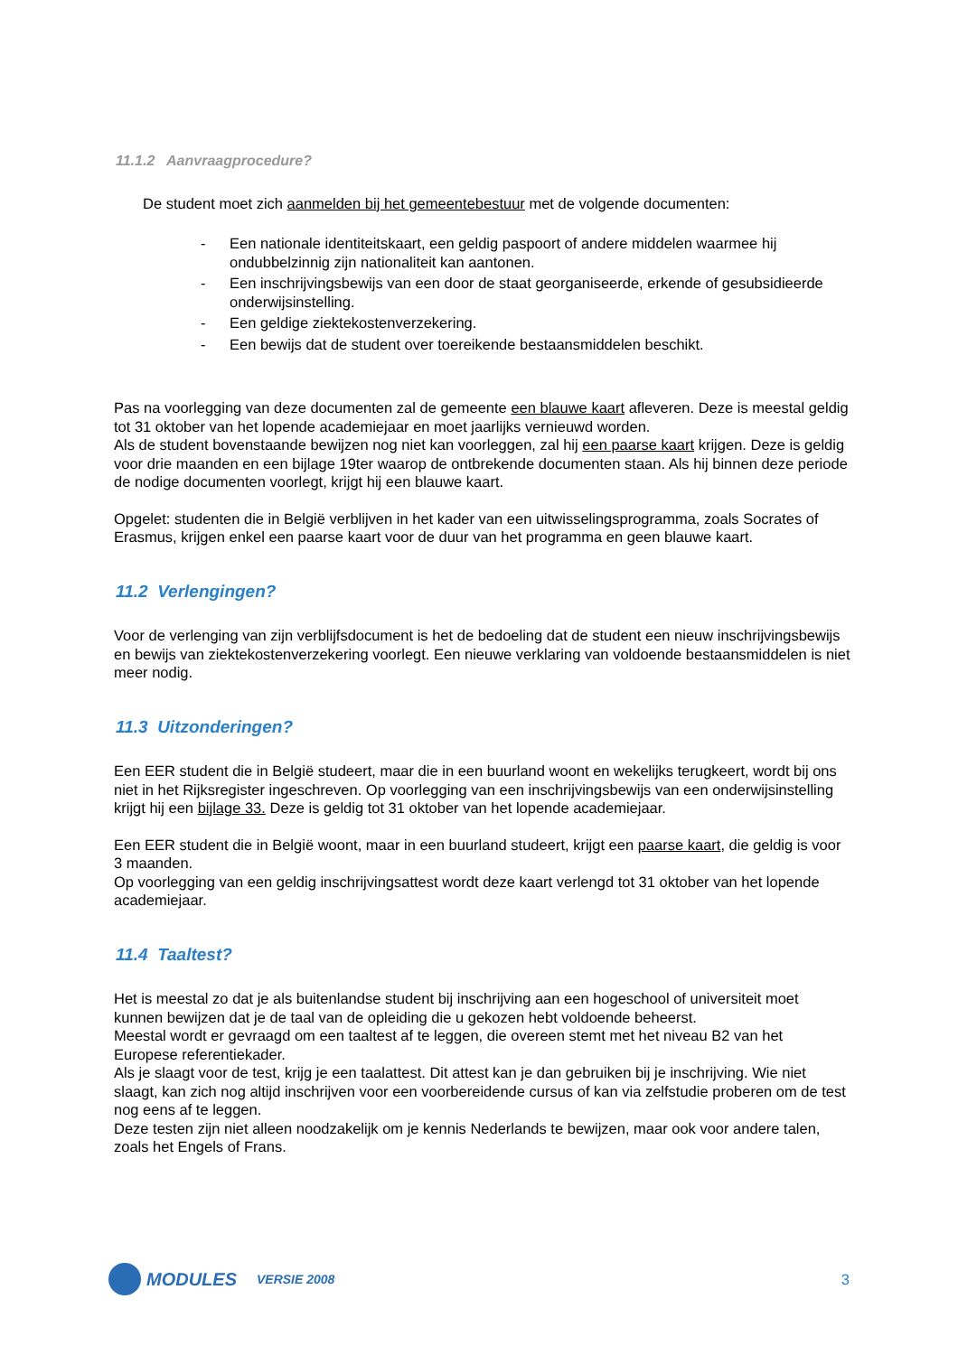11.1.2 Aanvraagprocedure?
De student moet zich aanmelden bij het gemeentebestuur met de volgende documenten:
- Een nationale identiteitskaart, een geldig paspoort of andere middelen waarmee hij ondubbelzinnig zijn nationaliteit kan aantonen.
- Een inschrijvingsbewijs van een door de staat georganiseerde, erkende of gesubsidieerde onderwijsinstelling.
- Een geldige ziektekostenverzekering.
- Een bewijs dat de student over toereikende bestaansmiddelen beschikt.
Pas na voorlegging van deze documenten zal de gemeente een blauwe kaart afleveren. Deze is meestal geldig tot 31 oktober van het lopende academiejaar en moet jaarlijks vernieuwd worden.
Als de student bovenstaande bewijzen nog niet kan voorleggen, zal hij een paarse kaart krijgen. Deze is geldig voor drie maanden en een bijlage 19ter waarop de ontbrekende documenten staan. Als hij binnen deze periode de nodige documenten voorlegt, krijgt hij een blauwe kaart.
Opgelet: studenten die in België verblijven in het kader van een uitwisselingsprogramma, zoals Socrates of Erasmus, krijgen enkel een paarse kaart voor de duur van het programma en geen blauwe kaart.
11.2 Verlengingen?
Voor de verlenging van zijn verblijfsdocument is het de bedoeling dat de student een nieuw inschrijvingsbewijs en bewijs van ziektekostenverzekering voorlegt. Een nieuwe verklaring van voldoende bestaansmiddelen is niet meer nodig.
11.3 Uitzonderingen?
Een EER student die in België studeert, maar die in een buurland woont en wekelijks terugkeert, wordt bij ons niet in het Rijksregister ingeschreven. Op voorlegging van een inschrijvingsbewijs van een onderwijsinstelling krijgt hij een bijlage 33. Deze is geldig tot 31 oktober van het lopende academiejaar.
Een EER student die in België woont, maar in een buurland studeert, krijgt een paarse kaart, die geldig is voor 3 maanden.
Op voorlegging van een geldig inschrijvingsattest wordt deze kaart verlengd tot 31 oktober van het lopende academiejaar.
11.4 Taaltest?
Het is meestal zo dat je als buitenlandse student bij inschrijving aan een hogeschool of universiteit moet kunnen bewijzen dat je de taal van de opleiding die u gekozen hebt voldoende beheerst.
Meestal wordt er gevraagd om een taaltest af te leggen, die overeen stemt met het niveau B2 van het Europese referentiekader.
Als je slaagt voor de test, krijg je een taalattest. Dit attest kan je dan gebruiken bij je inschrijving. Wie niet slaagt, kan zich nog altijd inschrijven voor een voorbereidende cursus of kan via zelfstudie proberen om de test nog eens af te leggen.
Deze testen zijn niet alleen noodzakelijk om je kennis Nederlands te bewijzen, maar ook voor andere talen, zoals het Engels of Frans.
MODULES VERSIE 2008 3